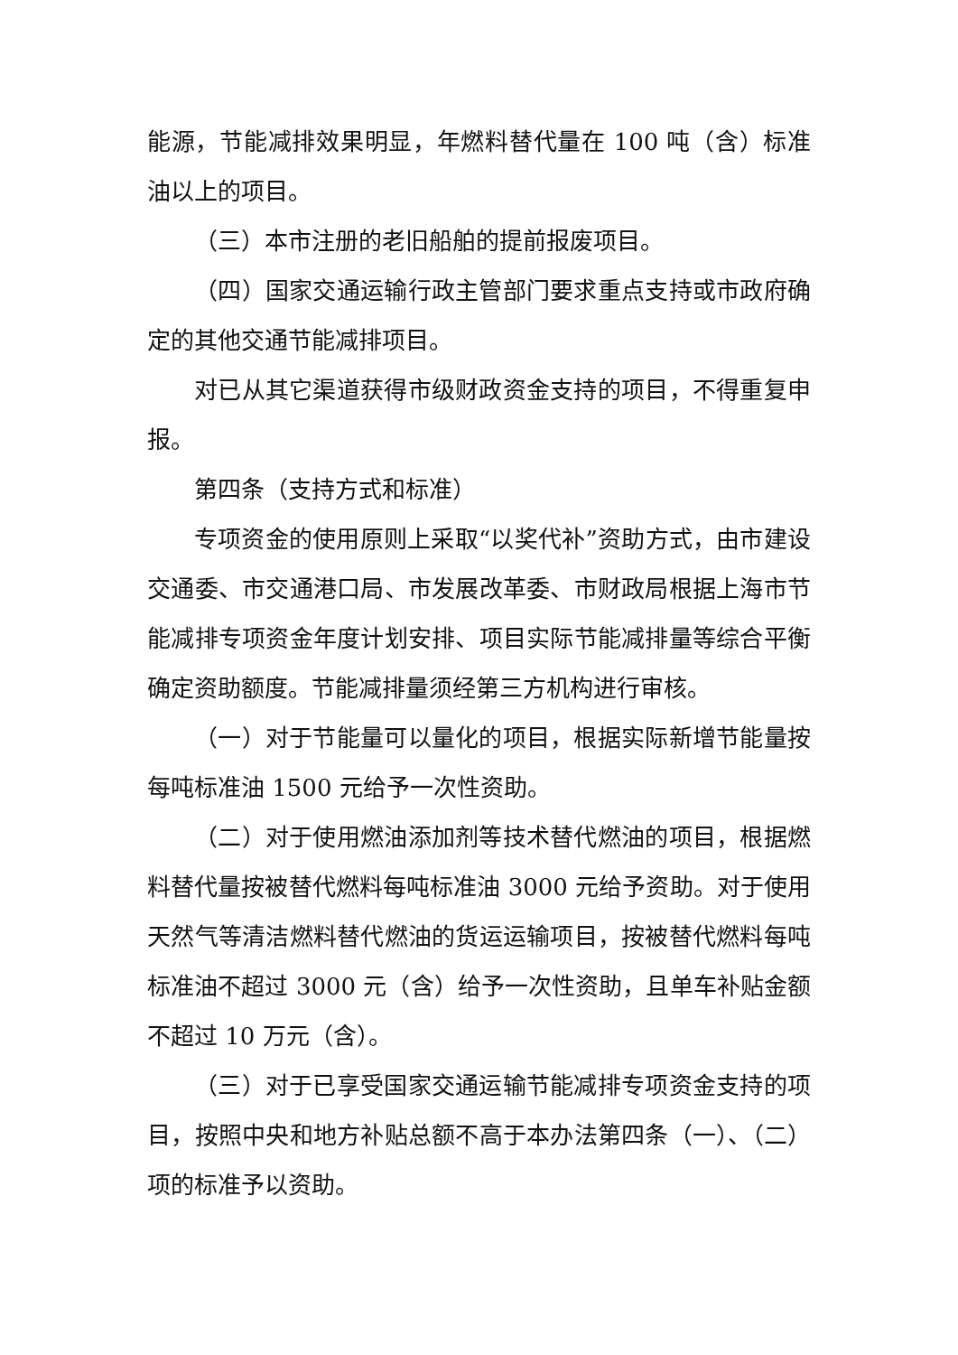能源，节能减排效果明显，年燃料替代量在 100 吨（含）标准油以上的项目。
（三）本市注册的老旧船舶的提前报废项目。
（四）国家交通运输行政主管部门要求重点支持或市政府确定的其他交通节能减排项目。
对已从其它渠道获得市级财政资金支持的项目，不得重复申报。
第四条（支持方式和标准）
专项资金的使用原则上采取“以奖代补”资助方式，由市建设交通委、市交通港口局、市发展改革委、市财政局根据上海市节能减排专项资金年度计划安排、项目实际节能减排量等综合平衡确定资助额度。节能减排量须经第三方机构进行审核。
（一）对于节能量可以量化的项目，根据实际新增节能量按每吨标准油 1500 元给予一次性资助。
（二）对于使用燃油添加剂等技术替代燃油的项目，根据燃料替代量按被替代燃料每吨标准油 3000 元给予资助。对于使用天然气等清洁燃料替代燃油的货运运输项目，按被替代燃料每吨标准油不超过 3000 元（含）给予一次性资助，且单车补贴金额不超过 10 万元（含）。
（三）对于已享受国家交通运输节能减排专项资金支持的项目，按照中央和地方补贴总额不高于本办法第四条（一）、（二）项的标准予以资助。